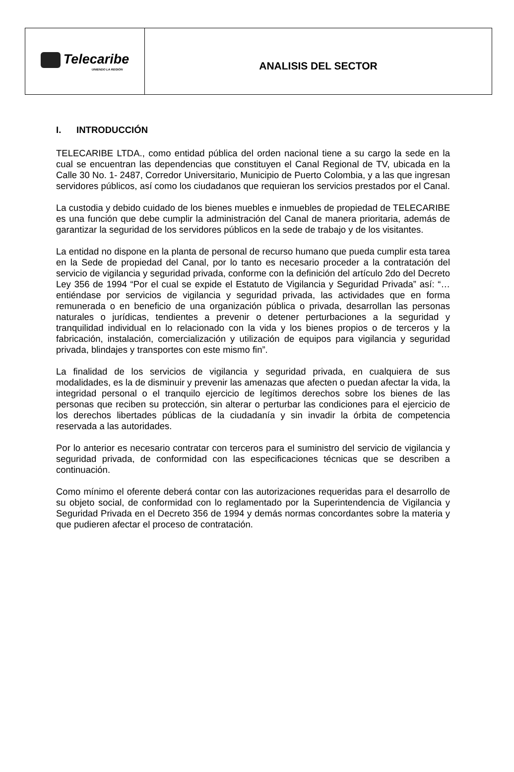| Telecaribe UNIENDO LA REGIÓN | ANALISIS DEL SECTOR |
I. INTRODUCCIÓN
TELECARIBE LTDA., como entidad pública del orden nacional tiene a su cargo la sede en la cual se encuentran las dependencias que constituyen el Canal Regional de TV, ubicada en la Calle 30 No. 1- 2487, Corredor Universitario, Municipio de Puerto Colombia, y a las que ingresan servidores públicos, así como los ciudadanos que requieran los servicios prestados por el Canal.
La custodia y debido cuidado de los bienes muebles e inmuebles de propiedad de TELECARIBE es una función que debe cumplir la administración del Canal de manera prioritaria, además de garantizar la seguridad de los servidores públicos en la sede de trabajo y de los visitantes.
La entidad no dispone en la planta de personal de recurso humano que pueda cumplir esta tarea en la Sede de propiedad del Canal, por lo tanto es necesario proceder a la contratación del servicio de vigilancia y seguridad privada, conforme con la definición del artículo 2do del Decreto Ley 356 de 1994 “Por el cual se expide el Estatuto de Vigilancia y Seguridad Privada” así: “… entiéndase por servicios de vigilancia y seguridad privada, las actividades que en forma remunerada o en beneficio de una organización pública o privada, desarrollan las personas naturales o jurídicas, tendientes a prevenir o detener perturbaciones a la seguridad y tranquilidad individual en lo relacionado con la vida y los bienes propios o de terceros y la fabricación, instalación, comercialización y utilización de equipos para vigilancia y seguridad privada, blindajes y transportes con este mismo fin”.
La finalidad de los servicios de vigilancia y seguridad privada, en cualquiera de sus modalidades, es la de disminuir y prevenir las amenazas que afecten o puedan afectar la vida, la integridad personal o el tranquilo ejercicio de legítimos derechos sobre los bienes de las personas que reciben su protección, sin alterar o perturbar las condiciones para el ejercicio de los derechos libertades públicas de la ciudadanía y sin invadir la órbita de competencia reservada a las autoridades.
Por lo anterior es necesario contratar con terceros para el suministro del servicio de vigilancia y seguridad privada, de conformidad con las especificaciones técnicas que se describen a continuación.
Como mínimo el oferente deberá contar con las autorizaciones requeridas para el desarrollo de su objeto social, de conformidad con lo reglamentado por la Superintendencia de Vigilancia y Seguridad Privada en el Decreto 356 de 1994 y demás normas concordantes sobre la materia y que pudieren afectar el proceso de contratación.